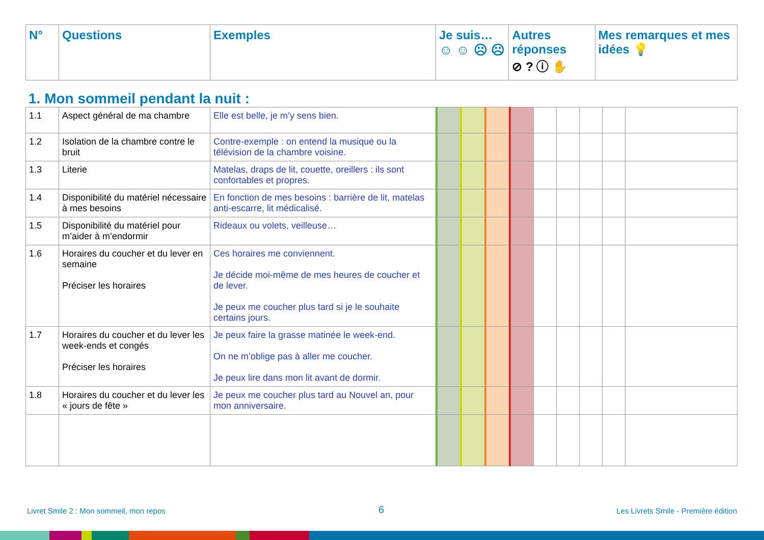| N° | Questions | Exemples | Je suis… ☺ ☺ ☹ ☹ | Autres réponses ⊘ ? ⓘ ✋ | Mes remarques et mes idées 💡 |
| --- | --- | --- | --- | --- | --- |
1. Mon sommeil pendant la nuit :
| 1.1 | Aspect général de ma chambre | Elle est belle, je m’y sens bien. | | | | | | | | | |
| 1.2 | Isolation de la chambre contre le bruit | Contre-exemple : on entend la musique ou la télévision de la chambre voisine. | | | | | | | | | |
| 1.3 | Literie | Matelas, draps de lit, couette, oreillers : ils sont confortables et propres. | | | | | | | | | |
| 1.4 | Disponibilité du matériel nécessaire à mes besoins | En fonction de mes besoins : barrière de lit, matelas anti-escarre, lit médicalisé. | | | | | | | | | |
| 1.5 | Disponibilité du matériel pour m’aider à m’endormir | Rideaux ou volets, veilleuse… | | | | | | | | | |
| 1.6 | Horaires du coucher et du lever en semaine Préciser les horaires | Ces horaires me conviennent. Je décide moi-même de mes heures de coucher et de lever. Je peux me coucher plus tard si je le souhaite certains jours. | | | | | | | | | |
| 1.7 | Horaires du coucher et du lever les week-ends et congés Préciser les horaires | Je peux faire la grasse matinée le week-end. On ne m’oblige pas à aller me coucher. Je peux lire dans mon lit avant de dormir. | | | | | | | | | |
| 1.8 | Horaires du coucher et du lever les « jours de fête » | Je peux me coucher plus tard au Nouvel an, pour mon anniversaire. | | | | | | | | | |
Livret Smile 2 : Mon sommeil, mon repos
6
Les Livrets Smile - Première édition